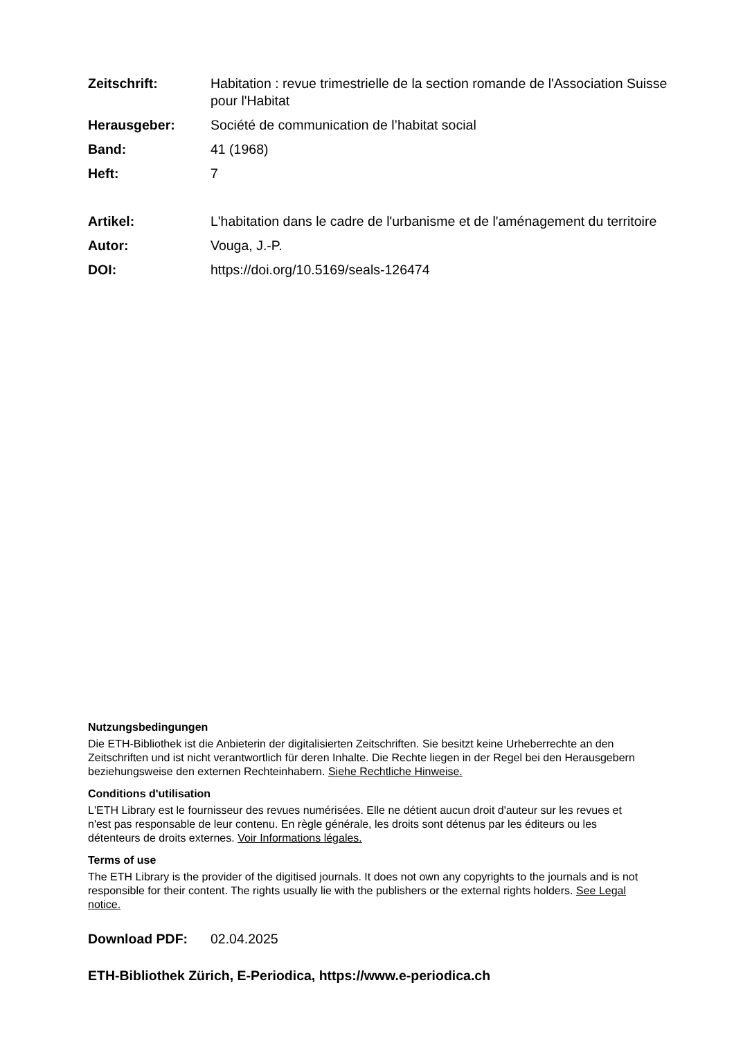Zeitschrift: Habitation : revue trimestrielle de la section romande de l'Association Suisse pour l'Habitat
Herausgeber: Société de communication de l’habitat social
Band: 41 (1968)
Heft: 7
Artikel: L'habitation dans le cadre de l'urbanisme et de l'aménagement du territoire
Autor: Vouga, J.-P.
DOI: https://doi.org/10.5169/seals-126474
Nutzungsbedingungen
Die ETH-Bibliothek ist die Anbieterin der digitalisierten Zeitschriften. Sie besitzt keine Urheberrechte an den Zeitschriften und ist nicht verantwortlich für deren Inhalte. Die Rechte liegen in der Regel bei den Herausgebern beziehungsweise den externen Rechteinhabern. Siehe Rechtliche Hinweise.
Conditions d'utilisation
L'ETH Library est le fournisseur des revues numérisées. Elle ne détient aucun droit d'auteur sur les revues et n'est pas responsable de leur contenu. En règle générale, les droits sont détenus par les éditeurs ou les détenteurs de droits externes. Voir Informations légales.
Terms of use
The ETH Library is the provider of the digitised journals. It does not own any copyrights to the journals and is not responsible for their content. The rights usually lie with the publishers or the external rights holders. See Legal notice.
Download PDF: 02.04.2025
ETH-Bibliothek Zürich, E-Periodica, https://www.e-periodica.ch